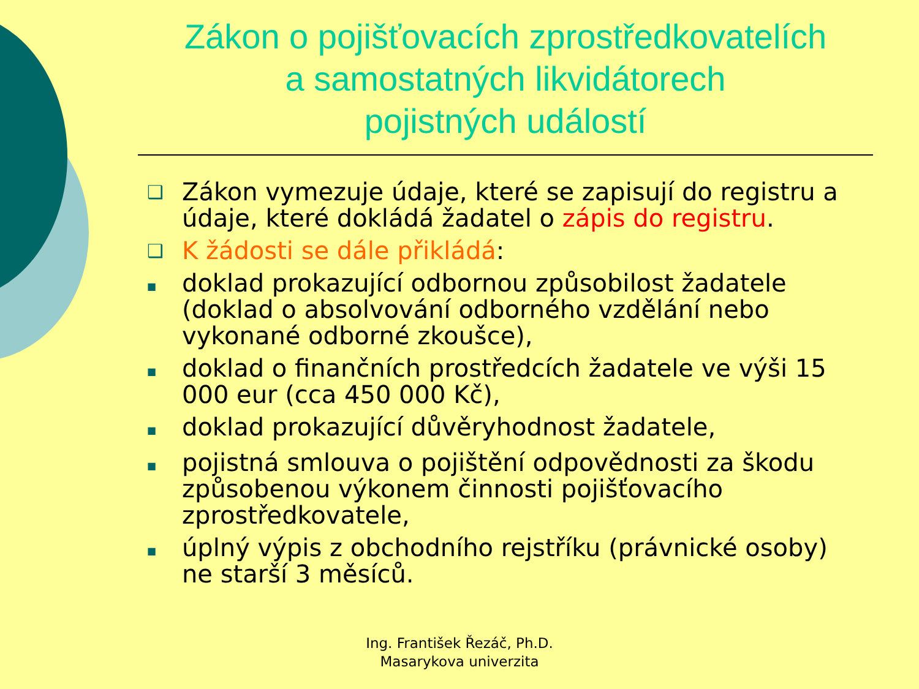Zákon o pojišťovacích zprostředkovatelích
a samostatných likvidátorech
pojistných událostí
❑ Zákon vymezuje údaje, které se zapisují do registru a údaje, které dokládá žadatel o zápis do registru.
❑ K žádosti se dále přikládá:
■ doklad prokazující odbornou způsobilost žadatele (doklad o absolvování odborného vzdělání nebo vykonané odborné zkoušce),
■ doklad o finančních prostředcích žadatele ve výši 15 000 eur (cca 450 000 Kč),
■ doklad prokazující důvěryhodnost žadatele,
■ pojistná smlouva o pojištění odpovědnosti za škodu způsobenou výkonem činnosti pojišťovacího zprostředkovatele,
■ úplný výpis z obchodního rejstříku (právnické osoby) ne starší 3 měsíců.
Ing. František Řezáč, Ph.D.
Masarykova univerzita